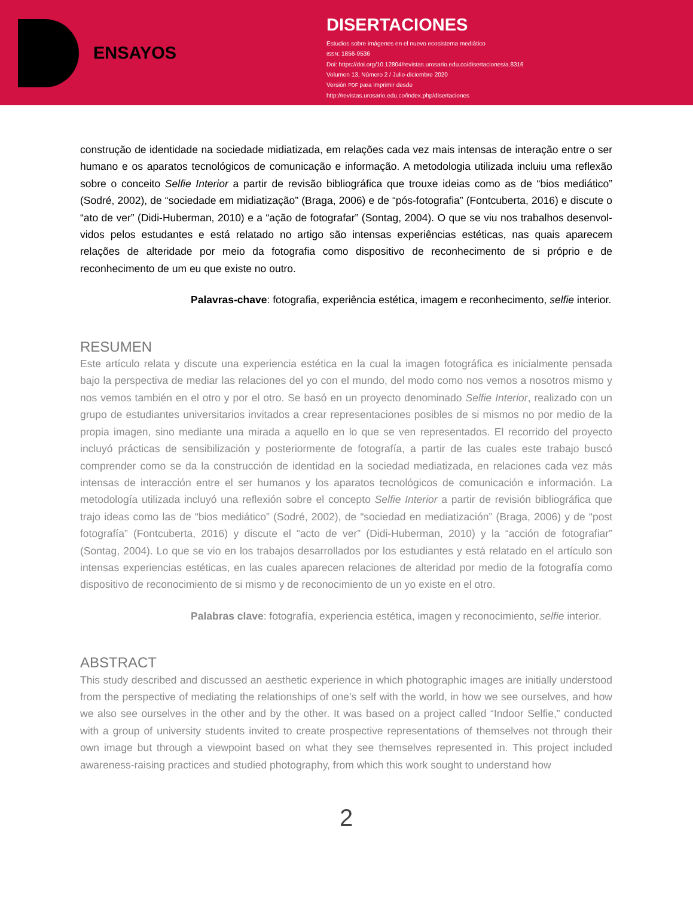ENSAYOS
DISERTACIONES
Estudios sobre imágenes en el nuevo ecosistema mediático
ISSN: 1856-9536
Doi: https://doi.org/10.12804/revistas.urosario.edu.co/disertaciones/a.8316
Volumen 13, Número 2 / Julio-diciembre 2020
Versión PDF para imprimir desde
http://revistas.urosario.edu.co/index.php/disertaciones
construção de identidade na sociedade midiatizada, em relações cada vez mais intensas de interação entre o ser humano e os aparatos tecnológicos de comunicação e informação. A metodologia utilizada incluiu uma reflexão sobre o conceito Selfie Interior a partir de revisão bibliográfica que trouxe ideias como as de “bios mediático” (Sodré, 2002), de “sociedade em midiatização” (Braga, 2006) e de “pós-fotografia” (Fontcuberta, 2016) e discute o “ato de ver” (Didi-Huberman, 2010) e a “ação de fotografar” (Sontag, 2004). O que se viu nos trabalhos desenvol­vidos pelos estudantes e está relatado no artigo são intensas experiências estéticas, nas quais aparecem relações de alteridade por meio da fotografia como dispositivo de reconhecimento de si próprio e de reconhecimento de um eu que existe no outro.
Palavras-chave: fotografia, experiência estética, imagem e reconhecimento, selfie interior.
RESUMEN
Este artículo relata y discute una experiencia estética en la cual la imagen fotográfica es inicialmente pensada bajo la perspectiva de mediar las relaciones del yo con el mundo, del modo como nos vemos a nosotros mismo y nos vemos también en el otro y por el otro. Se basó en un proyecto denominado Selfie Interior, realizado con un grupo de estudiantes universitarios invitados a crear representaciones posibles de si mismos no por medio de la propia imagen, sino mediante una mirada a aquello en lo que se ven representados. El recorrido del proyecto incluyó prác­ticas de sensibilización y posteriormente de fotografía, a partir de las cuales este trabajo buscó comprender como se da la construcción de identidad en la sociedad mediatizada, en relaciones cada vez más intensas de interacción entre el ser humanos y los aparatos tecnológicos de comunicación e información. La metodología utilizada incluyó una reflexión sobre el concepto Selfie Interior a partir de revisión bibliográfica que trajo ideas como las de “bios mediático” (Sodré, 2002), de “sociedad en mediatización” (Braga, 2006) y de “post fotografía” (Fontcuberta, 2016) y discute el “acto de ver” (Didi-Huberman, 2010) y la “acción de fotografiar” (Sontag, 2004). Lo que se vio en los traba­jos desarrollados por los estudiantes y está relatado en el artículo son intensas experiencias estéticas, en las cuales aparecen relaciones de alteridad por medio de la fotografía como dispositivo de reconocimiento de si mismo y de reconocimiento de un yo existe en el otro.
Palabras clave: fotografía, experiencia estética, imagen y reconocimiento, selfie interior.
ABSTRACT
This study described and discussed an aesthetic experience in which photographic images are initially understood from the perspective of mediating the relationships of one’s self with the world, in how we see ourselves, and how we also see ourselves in the other and by the other. It was based on a project called “Indoor Selfie,” conducted with a group of university students invited to create prospective representations of themselves not through their own image but through a viewpoint based on what they see themselves represented in. This project inclu­ded awareness-raising practices and studied photography, from which this work sought to understand how
2